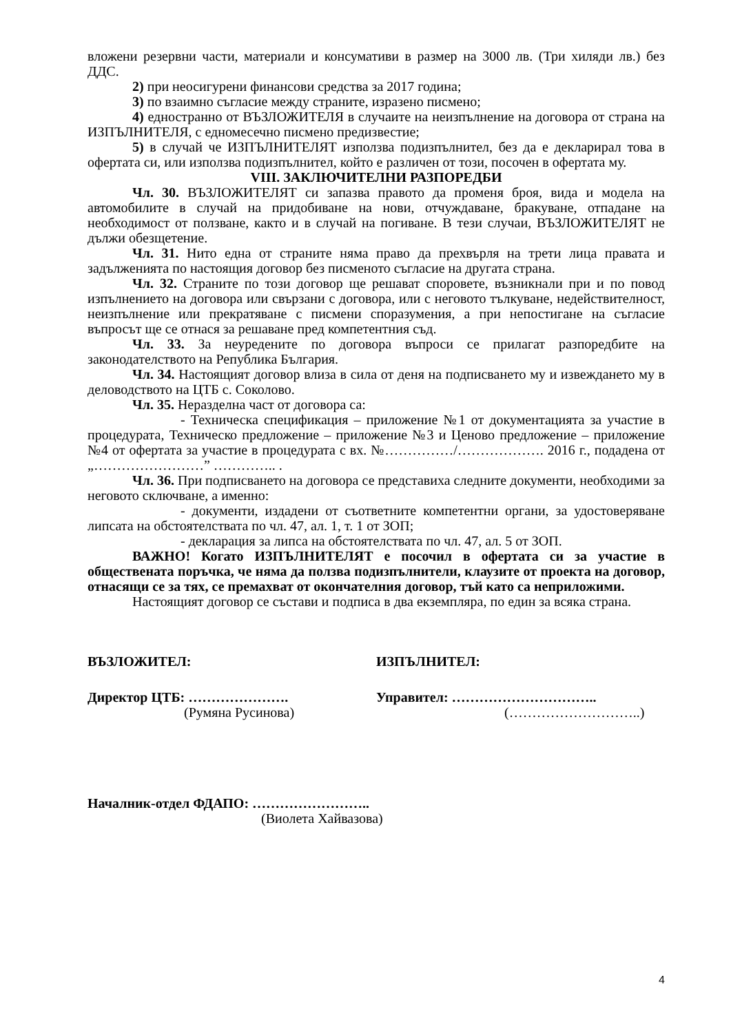вложени резервни части, материали и консумативи в размер на 3000 лв. (Три хиляди лв.) без ДДС.
2) при неосигурени финансови средства за 2017 година;
3) по взаимно съгласие между страните, изразено писмено;
4) едностранно от ВЪЗЛОЖИТЕЛЯ в случаите на неизпълнение на договора от страна на ИЗПЪЛНИТЕЛЯ, с едномесечно писмено предизвестие;
5) в случай че ИЗПЪЛНИТЕЛЯТ използва подизпълнител, без да е декларирал това в офертата си, или използва подизпълнител, който е различен от този, посочен в офертата му.
VIII. ЗАКЛЮЧИТЕЛНИ РАЗПОРЕДБИ
Чл. 30. ВЪЗЛОЖИТЕЛЯТ си запазва правото да променя броя, вида и модела на автомобилите в случай на придобиване на нови, отчуждаване, бракуване, отпадане на необходимост от ползване, както и в случай на погиване. В тези случаи, ВЪЗЛОЖИТЕЛЯТ не дължи обезщетение.
Чл. 31. Нито една от страните няма право да прехвърля на трети лица правата и задълженията по настоящия договор без писменото съгласие на другата страна.
Чл. 32. Страните по този договор ще решават споровете, възникнали при и по повод изпълнението на договора или свързани с договора, или с неговото тълкуване, недействителност, неизпълнение или прекратяване с писмени споразумения, а при непостигане на съгласие въпросът ще се отнася за решаване пред компетентния съд.
Чл. 33. За неуредените по договора въпроси се прилагат разпоредбите на законодателството на Република България.
Чл. 34. Настоящият договор влиза в сила от деня на подписването му и извеждането му в деловодството на ЦТБ с. Соколово.
Чл. 35. Неразделна част от договора са:
- Техническа спецификация – приложение №1 от документацията за участие в процедурата, Техническо предложение – приложение №3 и Ценово предложение – приложение №4 от офертата за участие в процедурата с вх. №……………/………………. 2016 г., подадена от „……………………” ………….. .
Чл. 36. При подписването на договора се представиха следните документи, необходими за неговото сключване, а именно:
- документи, издадени от съответните компетентни органи, за удостоверяване липсата на обстоятелствата по чл. 47, ал. 1, т. 1 от ЗОП;
- декларация за липса на обстоятелствата по чл. 47, ал. 5 от ЗОП.
ВАЖНО! Когато ИЗПЪЛНИТЕЛЯТ е посочил в офертата си за участие в обществената поръчка, че няма да ползва подизпълнители, клаузите от проекта на договор, отнасящи се за тях, се премахват от окончателния договор, тъй като са неприложими.
Настоящият договор се състави и подписа в два екземпляра, по един за всяка страна.
ВЪЗЛОЖИТЕЛ: ИЗПЪЛНИТЕЛ:
Директор ЦТБ: …………………. Управител: …………………………..
(Румяна Русинова) (………………………..)
Началник-отдел ФДАПО: ……………………..
(Виолета Хайвазова)
4